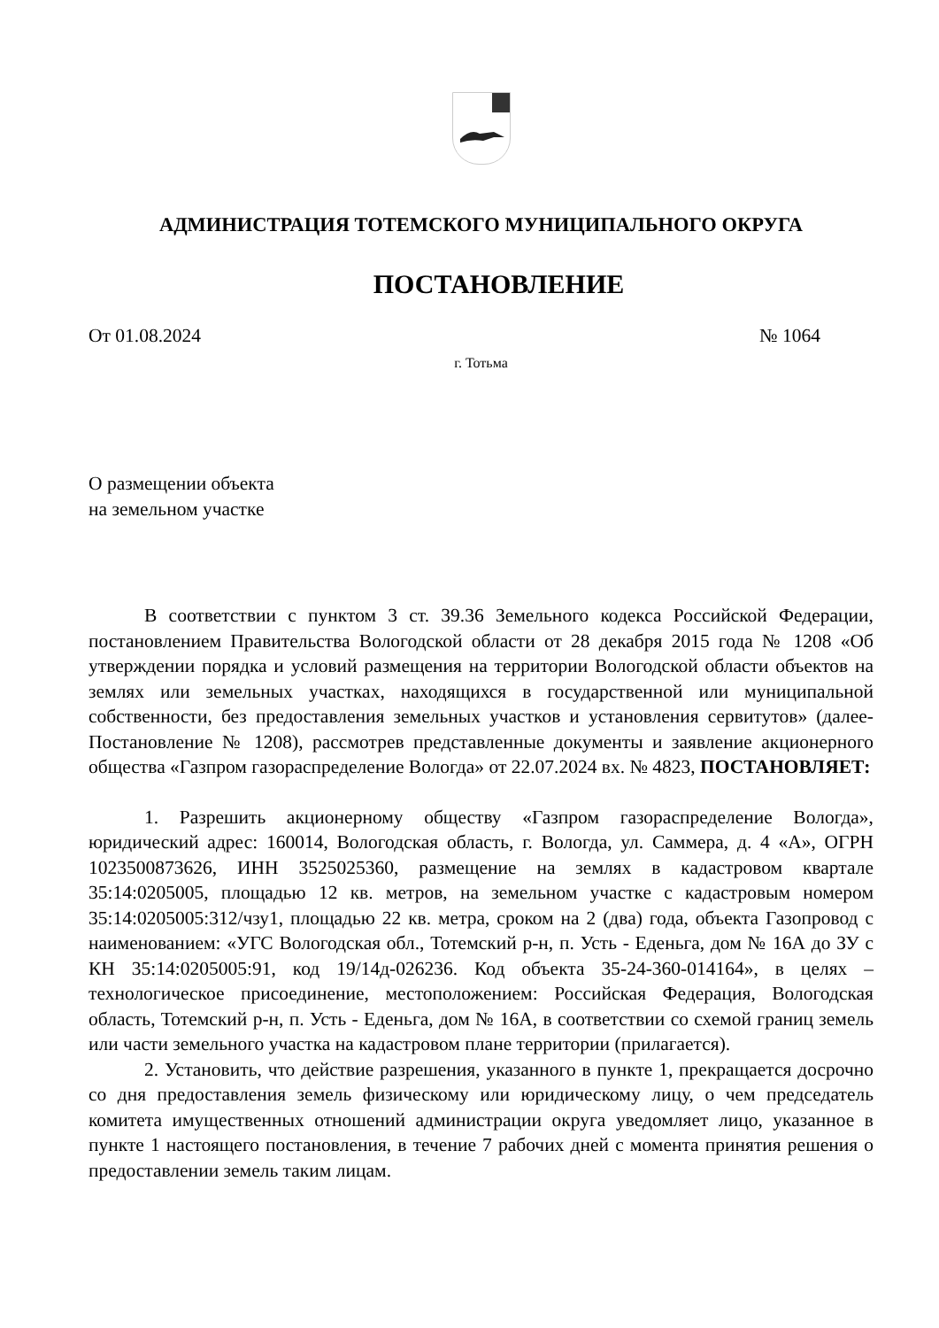АДМИНИСТРАЦИЯ ТОТЕМСКОГО МУНИЦИПАЛЬНОГО ОКРУГА
ПОСТАНОВЛЕНИЕ
От 01.08.2024 № 1064
г. Тотьма
О размещении объекта
на земельном участке
В соответствии с пунктом 3 ст. 39.36 Земельного кодекса Российской Федерации, постановлением Правительства Вологодской области от 28 декабря 2015 года № 1208 «Об утверждении порядка и условий размещения на территории Вологодской области объектов на землях или земельных участках, находящихся в государственной или муниципальной собственности, без предоставления земельных участков и установления сервитутов» (далее-Постановление № 1208), рассмотрев представленные документы и заявление акционерного общества «Газпром газораспределение Вологда» от 22.07.2024 вх. № 4823, ПОСТАНОВЛЯЕТ:
1. Разрешить акционерному обществу «Газпром газораспределение Вологда», юридический адрес: 160014, Вологодская область, г. Вологда, ул. Саммера, д. 4 «А», ОГРН 1023500873626, ИНН 3525025360, размещение на землях в кадастровом квартале 35:14:0205005, площадью 12 кв. метров, на земельном участке с кадастровым номером 35:14:0205005:312/чзу1, площадью 22 кв. метра, сроком на 2 (два) года, объекта Газопровод с наименованием: «УГС Вологодская обл., Тотемский р-н, п. Усть - Еденьга, дом № 16А до ЗУ с КН 35:14:0205005:91, код 19/14д-026236. Код объекта 35-24-360-014164», в целях – технологическое присоединение, местоположением: Российская Федерация, Вологодская область, Тотемский р-н, п. Усть - Еденьга, дом № 16А, в соответствии со схемой границ земель или части земельного участка на кадастровом плане территории (прилагается).
2. Установить, что действие разрешения, указанного в пункте 1, прекращается досрочно со дня предоставления земель физическому или юридическому лицу, о чем председатель комитета имущественных отношений администрации округа уведомляет лицо, указанное в пункте 1 настоящего постановления, в течение 7 рабочих дней с момента принятия решения о предоставлении земель таким лицам.